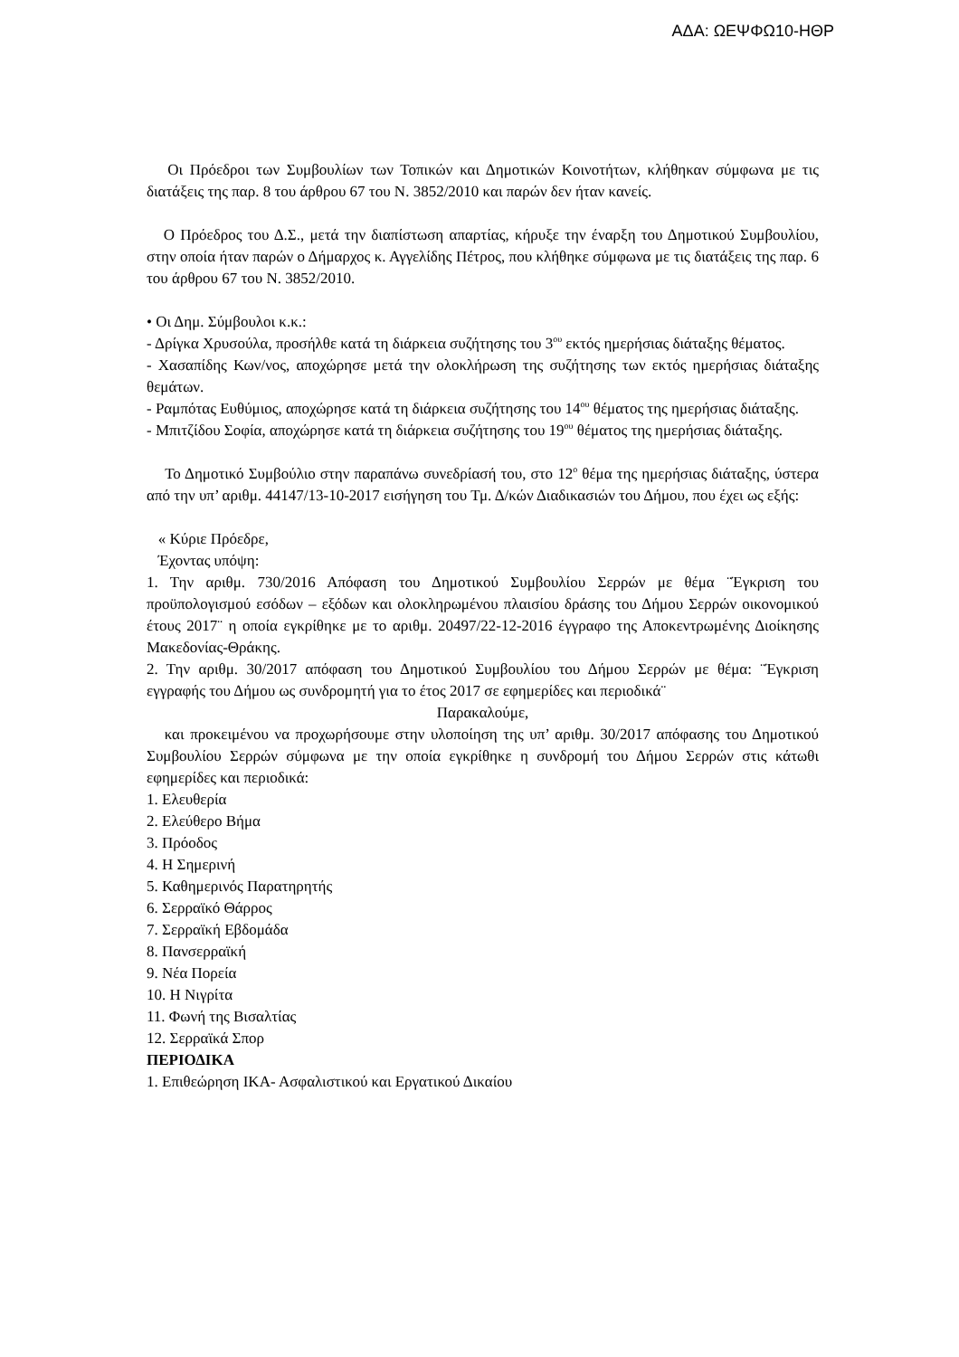ΑΔΑ: ΩΕΨΦΩ10-ΗΘΡ
Οι Πρόεδροι των Συμβουλίων των Τοπικών και Δημοτικών Κοινοτήτων, κλήθηκαν σύμφωνα με τις διατάξεις της παρ. 8 του άρθρου 67 του Ν. 3852/2010 και παρών δεν ήταν κανείς.
Ο Πρόεδρος του Δ.Σ., μετά την διαπίστωση απαρτίας, κήρυξε την έναρξη του Δημοτικού Συμβουλίου, στην οποία ήταν παρών ο Δήμαρχος κ. Αγγελίδης Πέτρος, που κλήθηκε σύμφωνα με τις διατάξεις της παρ. 6 του άρθρου 67 του Ν. 3852/2010.
• Οι Δημ. Σύμβουλοι κ.κ.:
- Δρίγκα Χρυσούλα, προσήλθε κατά τη διάρκεια συζήτησης του 3<sup>ου</sup> εκτός ημερήσιας διάταξης θέματος.
- Χασαπίδης Κων/νος, αποχώρησε μετά την ολοκλήρωση της συζήτησης των εκτός ημερήσιας διάταξης θεμάτων.
- Ραμπότας Ευθύμιος, αποχώρησε κατά τη διάρκεια συζήτησης του 14<sup>ου</sup> θέματος της ημερήσιας διάταξης.
- Μπιτζίδου Σοφία, αποχώρησε κατά τη διάρκεια συζήτησης του 19<sup>ου</sup> θέματος της ημερήσιας διάταξης.
Το Δημοτικό Συμβούλιο στην παραπάνω συνεδρίασή του, στο 12<sup>ο</sup> θέμα της ημερήσιας διάταξης, ύστερα από την υπ’ αριθμ. 44147/13-10-2017 εισήγηση του Τμ. Δ/κών Διαδικασιών του Δήμου, που έχει ως εξής:
« Κύριε Πρόεδρε,
Έχοντας υπόψη:
1. Την αριθμ. 730/2016 Απόφαση του Δημοτικού Συμβουλίου Σερρών με θέμα ¨Έγκριση του προϋπολογισμού εσόδων – εξόδων και ολοκληρωμένου πλαισίου δράσης του Δήμου Σερρών οικονομικού έτους 2017¨ η οποία εγκρίθηκε με το αριθμ. 20497/22-12-2016 έγγραφο της Αποκεντρωμένης Διοίκησης Μακεδονίας-Θράκης.
2. Την αριθμ. 30/2017 απόφαση του Δημοτικού Συμβουλίου του Δήμου Σερρών με θέμα: ¨Έγκριση εγγραφής του Δήμου ως συνδρομητή για το έτος 2017 σε εφημερίδες και περιοδικά¨
Παρακαλούμε,
και προκειμένου να προχωρήσουμε στην υλοποίηση της υπ’ αριθμ. 30/2017 απόφασης του Δημοτικού Συμβουλίου Σερρών σύμφωνα με την οποία εγκρίθηκε η συνδρομή του Δήμου Σερρών στις κάτωθι εφημερίδες και περιοδικά:
1. Ελευθερία
2. Ελεύθερο Βήμα
3. Πρόοδος
4. Η Σημερινή
5. Καθημερινός Παρατηρητής
6. Σερραϊκό Θάρρος
7. Σερραϊκή Εβδομάδα
8. Πανσερραϊκή
9. Νέα Πορεία
10. Η Νιγρίτα
11. Φωνή της Βισαλτίας
12. Σερραϊκά Σπορ
ΠΕΡΙΟΔΙΚΑ
1. Επιθεώρηση ΙΚΑ- Ασφαλιστικού και Εργατικού Δικαίου